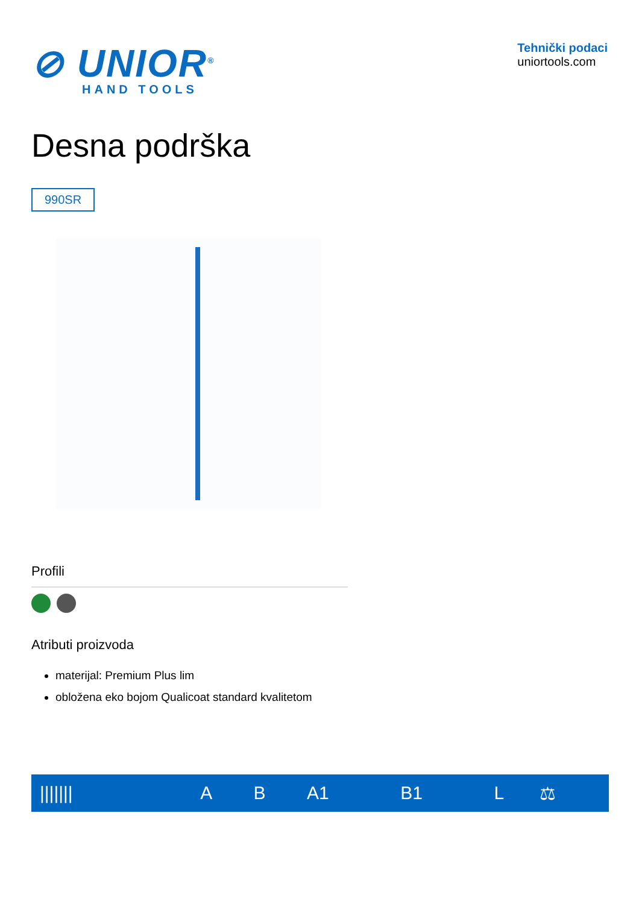⊘ UNIOR<sup>®</sup>
HAND TOOLS
Tehnički podaci
uniortools.com
Desna podrška
990SR
Profili
Atributi proizvoda
materijal: Premium Plus lim
obložena eko bojom Qualicoat standard kvalitetom
| /////// | A | B | A1 | B1 | L | ⚖ |
| --- | --- | --- | --- | --- | --- | --- |